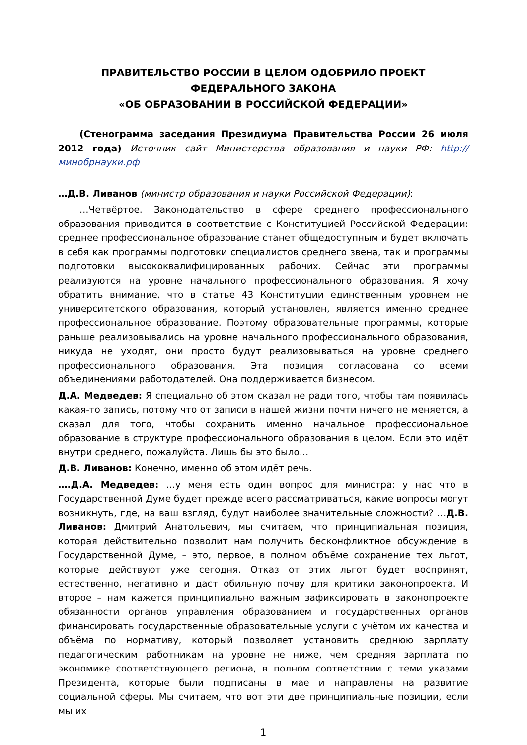ПРАВИТЕЛЬСТВО РОССИИ В ЦЕЛОМ ОДОБРИЛО ПРОЕКТ
ФЕДЕРАЛЬНОГО ЗАКОНА
«ОБ ОБРАЗОВАНИИ В РОССИЙСКОЙ ФЕДЕРАЦИИ»
(Стенограмма заседания Президиума Правительства России 26 июля 2012 года) Источник сайт Министерства образования и науки РФ: http://минобрнауки.рф
…Д.В. Ливанов (министр образования и науки Российской Федерации):
…Четвёртое. Законодательство в сфере среднего профессионального образования приводится в соответствие с Конституцией Российской Федерации: среднее профессиональное образование станет общедоступным и будет включать в себя как программы подготовки специалистов среднего звена, так и программы подготовки высококвалифицированных рабочих. Сейчас эти программы реализуются на уровне начального профессионального образования. Я хочу обратить внимание, что в статье 43 Конституции единственным уровнем не университетского образования, который установлен, является именно среднее профессиональное образование. Поэтому образовательные программы, которые раньше реализовывались на уровне начального профессионального образования, никуда не уходят, они просто будут реализовываться на уровне среднего профессионального образования. Эта позиция согласована со всеми объединениями работодателей. Она поддерживается бизнесом.
Д.А. Медведев: Я специально об этом сказал не ради того, чтобы там появилась какая-то запись, потому что от записи в нашей жизни почти ничего не меняется, а сказал для того, чтобы сохранить именно начальное профессиональное образование в структуре профессионального образования в целом. Если это идёт внутри среднего, пожалуйста. Лишь бы это было…
Д.В. Ливанов: Конечно, именно об этом идёт речь.
….Д.А. Медведев: …у меня есть один вопрос для министра: у нас что в Государственной Думе будет прежде всего рассматриваться, какие вопросы могут возникнуть, где, на ваш взгляд, будут наиболее значительные сложности? …Д.В. Ливанов: Дмитрий Анатольевич, мы считаем, что принципиальная позиция, которая действительно позволит нам получить бесконфликтное обсуждение в Государственной Думе, – это, первое, в полном объёме сохранение тех льгот, которые действуют уже сегодня. Отказ от этих льгот будет воспринят, естественно, негативно и даст обильную почву для критики законопроекта. И второе – нам кажется принципиально важным зафиксировать в законопроекте обязанности органов управления образованием и государственных органов финансировать государственные образовательные услуги с учётом их качества и объёма по нормативу, который позволяет установить среднюю зарплату педагогическим работникам на уровне не ниже, чем средняя зарплата по экономике соответствующего региона, в полном соответствии с теми указами Президента, которые были подписаны в мае и направлены на развитие социальной сферы. Мы считаем, что вот эти две принципиальные позиции, если мы их
1